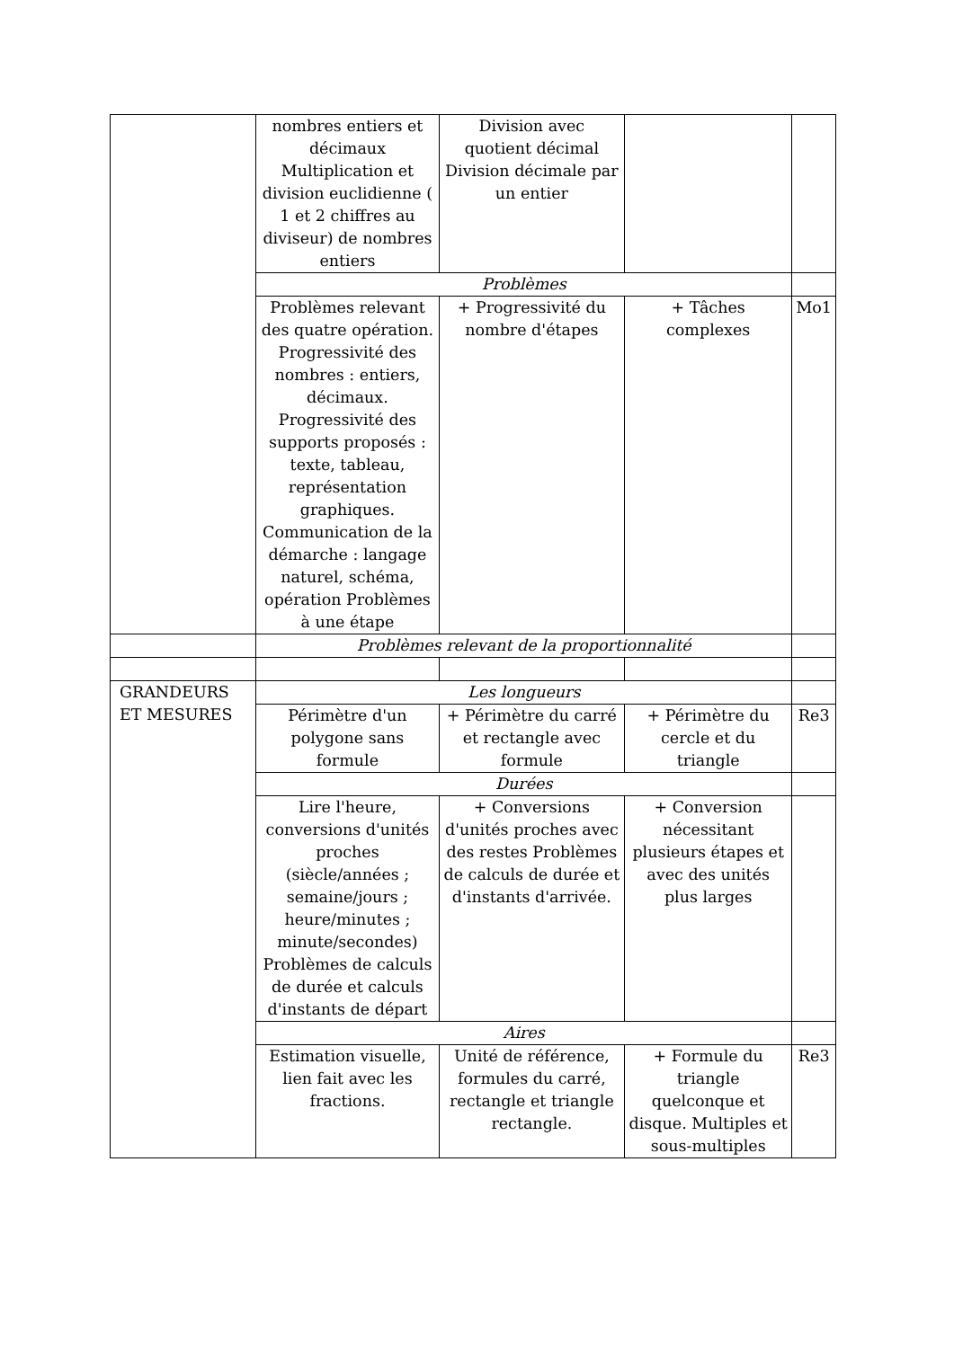| | nombres entiers et décimaux Multiplication et division euclidienne ( 1 et 2 chiffres au diviseur) de nombres entiers | Division avec quotient décimal Division décimale par un entier | | |
| | Problèmes | | | |
| | Problèmes relevant des quatre opération. Progressivité des nombres : entiers, décimaux. Progressivité des supports proposés : texte, tableau, représentation graphiques. Communication de la démarche : langage naturel, schéma, opération Problèmes à une étape | + Progressivité du nombre d'étapes | + Tâches complexes | Mo1 |
| | Problèmes relevant de la proportionnalité | | | |
| GRANDEURS ET MESURES | Les longueurs | | | |
| | Périmètre d'un polygone sans formule | + Périmètre du carré et rectangle avec formule | + Périmètre du cercle et du triangle | Re3 |
| | Durées | | | |
| | Lire l'heure, conversions d'unités proches (siècle/années ; semaine/jours ; heure/minutes ; minute/secondes) Problèmes de calculs de durée et calculs d'instants de départ | + Conversions d'unités proches avec des restes Problèmes de calculs de durée et d'instants d'arrivée. | + Conversion nécessitant plusieurs étapes et avec des unités plus larges | |
| | Aires | | | |
| | Estimation visuelle, lien fait avec les fractions. | Unité de référence, formules du carré, rectangle et triangle rectangle. | + Formule du triangle quelconque et disque. Multiples et sous-multiples | Re3 |